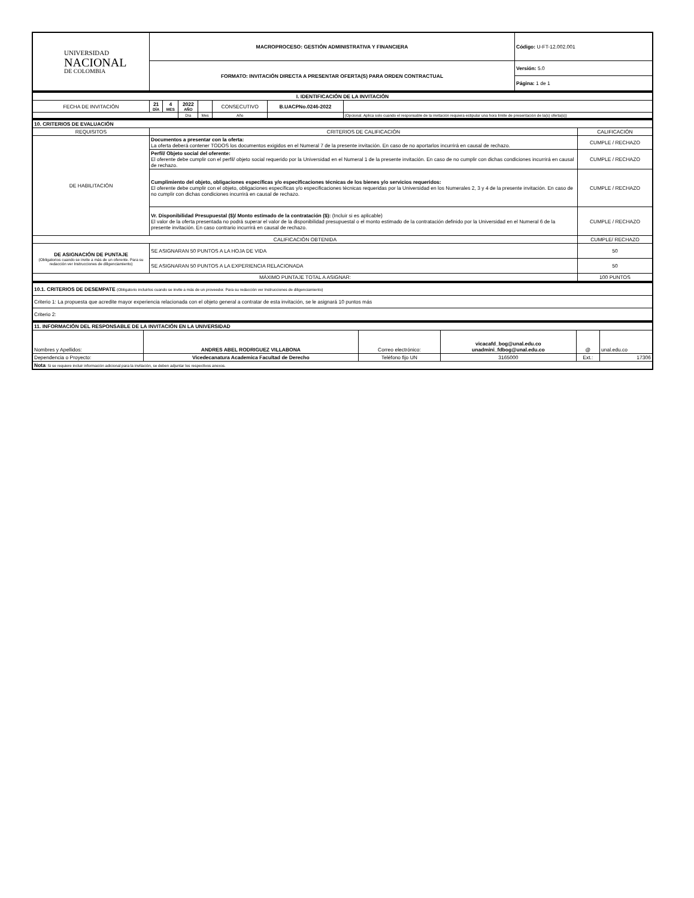| UNIVERSIDAD NACIONAL DE COLOMBIA | MACROPROCESO: GESTIÓN ADMINISTRATIVA Y FINANCIERA | Código: U-FT-12.002.001 |
| | FORMATO: INVITACIÓN DIRECTA A PRESENTAR OFERTA(S) PARA ORDEN CONTRACTUAL | Versión: 5.0 |
| | | Página: 1 de 1 |
| I. IDENTIFICACIÓN DE LA INVITACIÓN | | | | | | | | |
| FECHA DE INVITACIÓN | 21 DÍA | 4 MES | 2022 AÑO | | CONSECUTIVO | B.UACPNo.0246-2022 | | |
| | | | Día | Mes | Año | | (Opcional. Aplica solo cuando el responsable de la invitación requiera estipular una hora límite de presentación de la(s) oferta(s)) | |
| 10. CRITERIOS DE EVALUACIÓN | | |
| REQUISITOS | CRITERIOS DE CALIFICACIÓN | CALIFICACIÓN |
| DE HABILITACIÓN | Documentos a presentar con la oferta: La oferta deberá contener TODOS los documentos exigidos en el Numeral 7 de la presente invitación. En caso de no aportarlos incurrirá en causal de rechazo. | CUMPLE / RECHAZO |
| | Perfil/ Objeto social del oferente: El oferente debe cumplir con el perfil/ objeto social requerido por la Universidad en el Numeral 1 de la presente invitación. En caso de no cumplir con dichas condiciones incurrirá en causal de rechazo. | CUMPLE / RECHAZO |
| | Cumplimiento del objeto, obligaciones específicas y/o especificaciones técnicas de los bienes y/o servicios requeridos: El oferente debe cumplir con el objeto, obligaciones específicas y/o especificaciones técnicas requeridas por la Universidad en los Numerales 2, 3 y 4 de la presente invitación. En caso de no cumplir con dichas condiciones incurrirá en causal de rechazo. | CUMPLE / RECHAZO |
| | Vr. Disponibilidad Presupuestal ($)/ Monto estimado de la contratación ($): (Incluir si es aplicable) El valor de la oferta presentada no podrá superar el valor de la disponibilidad presupuestal o el monto estimado de la contratación definido por la Universidad en el Numeral 6 de la presente invitación. En caso contrario incurrirá en causal de rechazo. | CUMPLE / RECHAZO |
| CALIFICACIÓN OBTENIDA | | CUMPLE/ RECHAZO |
| DE ASIGNACIÓN DE PUNTAJE (Obligatorios cuando se invite a más de un oferente. Para su redacción ver Instrucciones de diligenciamiento) | SE ASIGNARAN 50 PUNTOS A LA HOJA DE VIDA | 50 |
| | SE ASIGNARAN 50 PUNTOS A LA EXPERIENCIA RELACIONADA | 50 |
| MÁXIMO PUNTAJE TOTAL A ASIGNAR: | | 100 PUNTOS |
| 10.1. CRITERIOS DE DESEMPATE (Obligatorio incluirlos cuando se invite a más de un proveedor. Para su redacción ver Instrucciones de diligenciamiento) |
| Criterio 1: La propuesta que acredite mayor experiencia relacionada con el objeto general a contratar de esta invitación, se le asignará 10 puntos más |
| Criterio 2: |
| 11. INFORMACIÓN DEL RESPONSABLE DE LA INVITACIÓN EN LA UNIVERSIDAD | | | | | |
| Nombres y Apellidos: | ANDRES ABEL RODRIGUEZ VILLABONA | Correo electrónico: | vicacafd_bog@unal.edu.co unadmini_fdbog@unal.edu.co | @ | unal.edu.co |
| Dependencia o Proyecto: | Vicedecanatura Academica Facultad de Derecho | Teléfono fijo UN | 3165000 | Ext.: | 17306 |
| Nota : Si se requiere incluir información adicional para la invitación, se deben adjuntar los respectivos anexos. | | | | | |